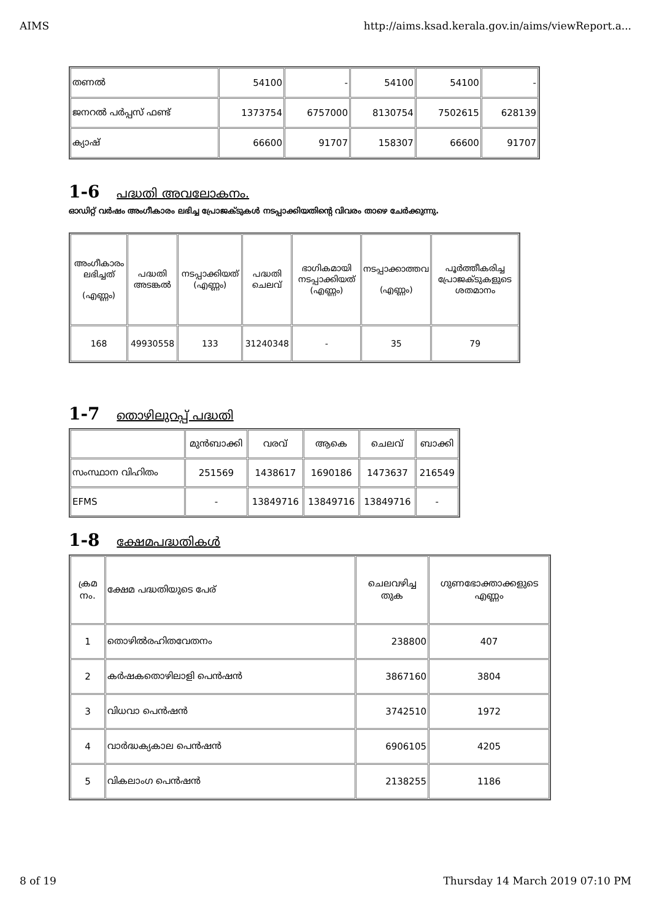AIMS http://aims.ksad.kerala.gov.in/aims/viewReport.a...
| തണൽ | 54100 | - | 54100 | 54100 | - |
| ജനറൽ പർപ്പസ് ഫണ്ട് | 1373754 | 6757000 | 8130754 | 7502615 | 628139 |
| ക്യാഷ് | 66600 | 91707 | 158307 | 66600 | 91707 |
1-6 പദ്ധതി അവലോകനം.
ഓഡിറ്റ് വർഷം അംഗീകാരം ലഭിച്ച പ്രോജക്ടുകൾ നടപ്പാക്കിയതിന്റെ വിവരം താഴെ ചേർക്കുന്നു.
| അംഗീകാരം ലഭിച്ചത് (എണ്ണം) | പദ്ധതി അടങ്കൽ | നടപ്പാക്കിയത് (എണ്ണം) | പദ്ധതി ചെലവ് | ഭാഗികമായി നടപ്പാക്കിയത് (എണ്ണം) | നടപ്പാക്കാത്തവ (എണ്ണം) | പൂർത്തീകരിച്ച പ്രോജക്ടുകളുടെ ശതമാനം |
| --- | --- | --- | --- | --- | --- | --- |
| 168 | 49930558 | 133 | 31240348 | - | 35 | 79 |
1-7 തൊഴിലുറപ്പ് പദ്ധതി
| | മുൻബാക്കി | വരവ് | ആകെ | ചെലവ് | ബാക്കി |
| സംസ്ഥാന വിഹിതം | 251569 | 1438617 | 1690186 | 1473637 | 216549 |
| EFMS | - | 13849716 | 13849716 | 13849716 | - |
1-8 ക്ഷേമപദ്ധതികൾ
| ക്രമ നം. | ക്ഷേമ പദ്ധതിയുടെ പേര് | ചെലവഴിച്ച തുക | ഗുണഭോക്താക്കളുടെ എണ്ണം |
| 1 | തൊഴിൽരഹിതവേതനം | 238800 | 407 |
| 2 | കർഷകതൊഴിലാളി പെൻഷൻ | 3867160 | 3804 |
| 3 | വിധവാ പെൻഷൻ | 3742510 | 1972 |
| 4 | വാർദ്ധക്യകാല പെൻഷൻ | 6906105 | 4205 |
| 5 | വികലാംഗ പെൻഷൻ | 2138255 | 1186 |
8 of 19 Thursday 14 March 2019 07:10 PM